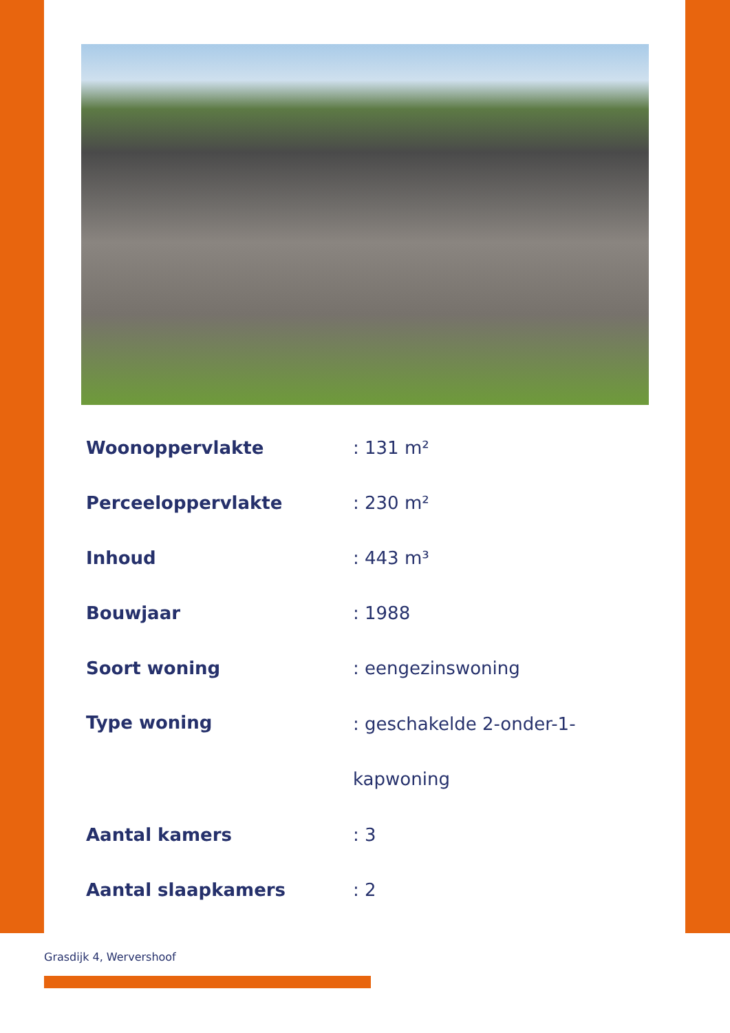| Woonoppervlakte | : 131 m² |
| Perceeloppervlakte | : 230 m² |
| Inhoud | : 443 m³ |
| Bouwjaar | : 1988 |
| Soort woning | : eengezinswoning |
| Type woning | : geschakelde 2-onder-1- kapwoning |
| Aantal kamers | : 3 |
| Aantal slaapkamers | : 2 |
Grasdijk 4, Wervershoof